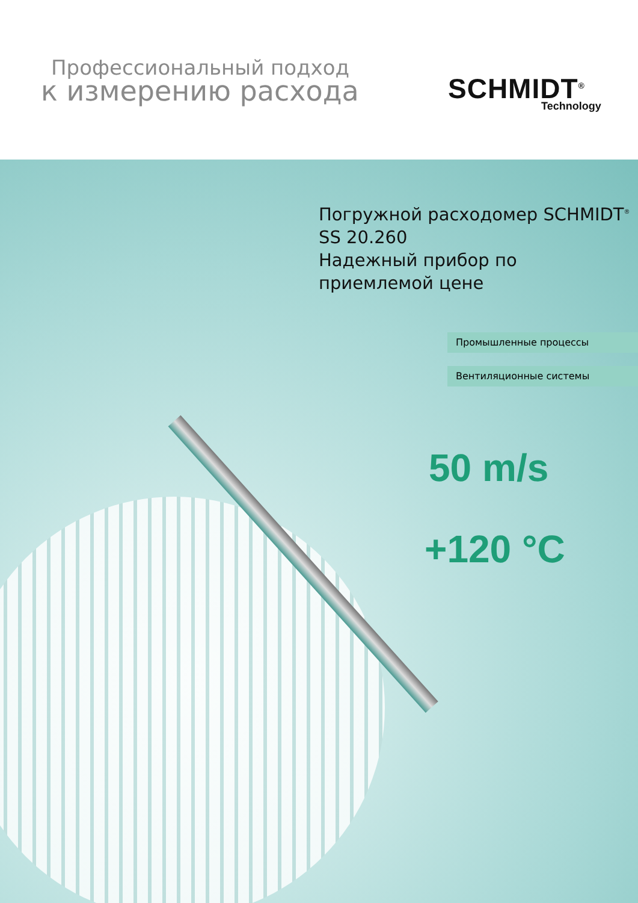Профессиональный подход
к измерению расхода
SCHMIDT<sup>®</sup>
Technology
Погружной расходомер SCHMIDT<sup>®</sup>
SS 20.260
Надежный прибор по
приемлемой цене
Промышленные процессы
Вентиляционные системы
50 m/s
+120 °C